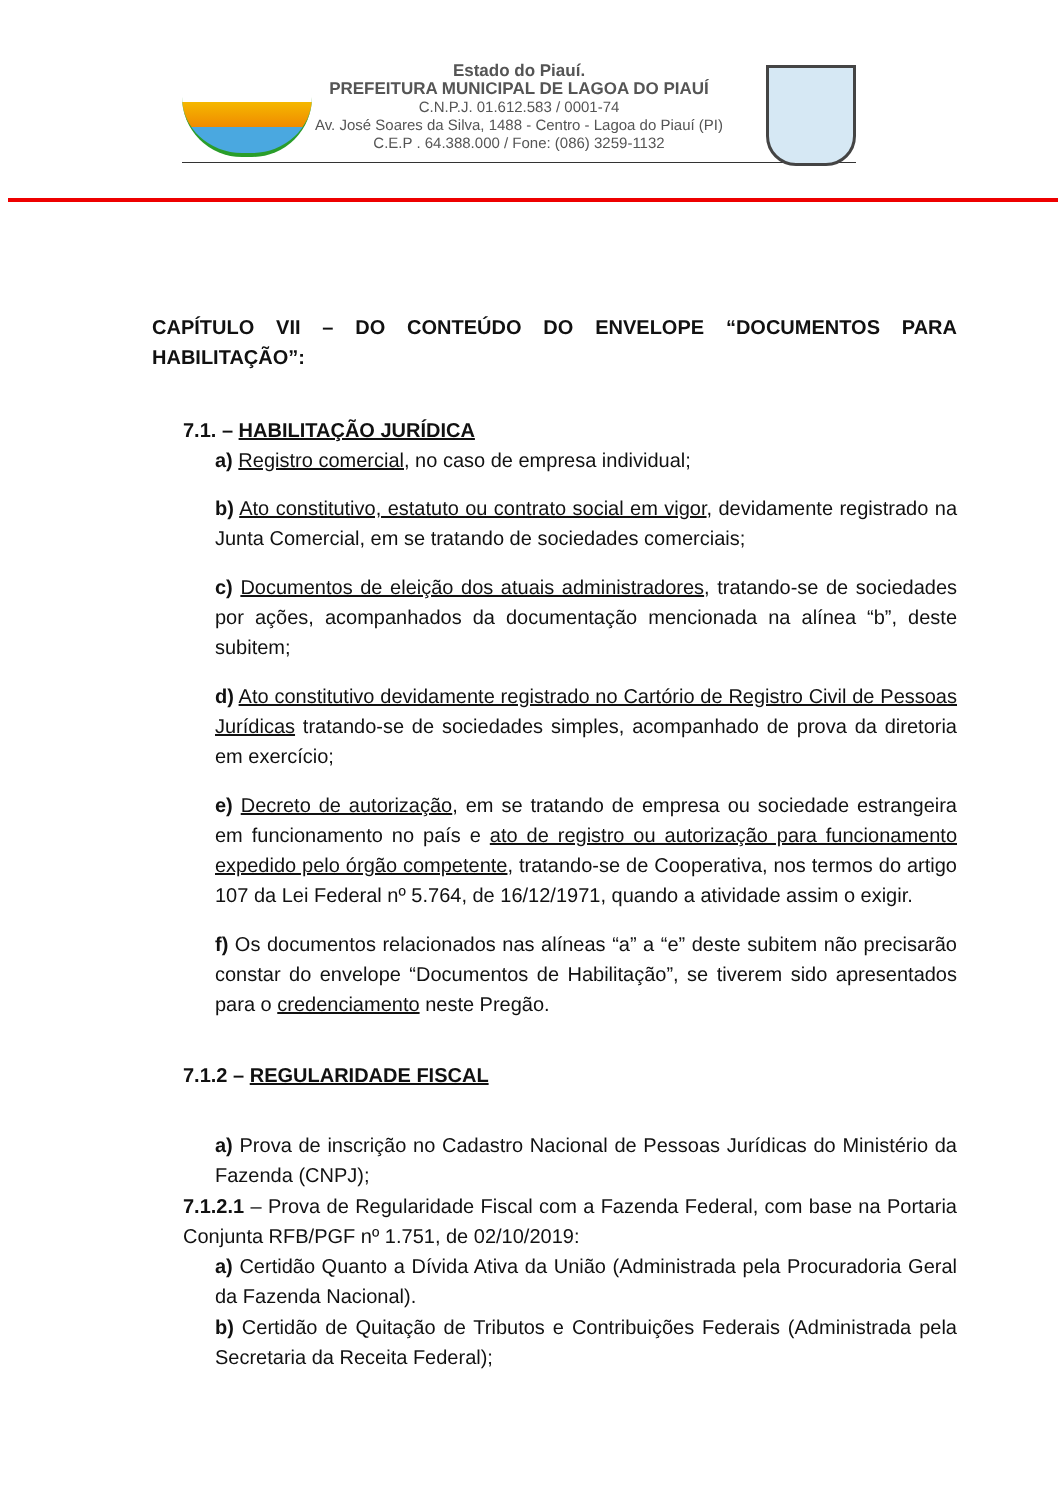Estado do Piauí.
PREFEITURA MUNICIPAL DE LAGOA DO PIAUÍ
C.N.P.J. 01.612.583 / 0001-74
Av. José Soares da Silva, 1488 - Centro - Lagoa do Piauí (PI)
C.E.P . 64.388.000 / Fone: (086) 3259-1132
CAPÍTULO VII – DO CONTEÚDO DO ENVELOPE “DOCUMENTOS PARA HABILITAÇÃO”:
7.1. – HABILITAÇÃO JURÍDICA
a) Registro comercial, no caso de empresa individual;
b) Ato constitutivo, estatuto ou contrato social em vigor, devidamente registrado na Junta Comercial, em se tratando de sociedades comerciais;
c) Documentos de eleição dos atuais administradores, tratando-se de sociedades por ações, acompanhados da documentação mencionada na alínea “b”, deste subitem;
d) Ato constitutivo devidamente registrado no Cartório de Registro Civil de Pessoas Jurídicas tratando-se de sociedades simples, acompanhado de prova da diretoria em exercício;
e) Decreto de autorização, em se tratando de empresa ou sociedade estrangeira em funcionamento no país e ato de registro ou autorização para funcionamento expedido pelo órgão competente, tratando-se de Cooperativa, nos termos do artigo 107 da Lei Federal nº 5.764, de 16/12/1971, quando a atividade assim o exigir.
f) Os documentos relacionados nas alíneas “a” a “e” deste subitem não precisarão constar do envelope “Documentos de Habilitação”, se tiverem sido apresentados para o credenciamento neste Pregão.
7.1.2 – REGULARIDADE FISCAL
a) Prova de inscrição no Cadastro Nacional de Pessoas Jurídicas do Ministério da Fazenda (CNPJ);
7.1.2.1 – Prova de Regularidade Fiscal com a Fazenda Federal, com base na Portaria Conjunta RFB/PGF nº 1.751, de 02/10/2019:
a) Certidão Quanto a Dívida Ativa da União (Administrada pela Procuradoria Geral da Fazenda Nacional).
b) Certidão de Quitação de Tributos e Contribuições Federais (Administrada pela Secretaria da Receita Federal);